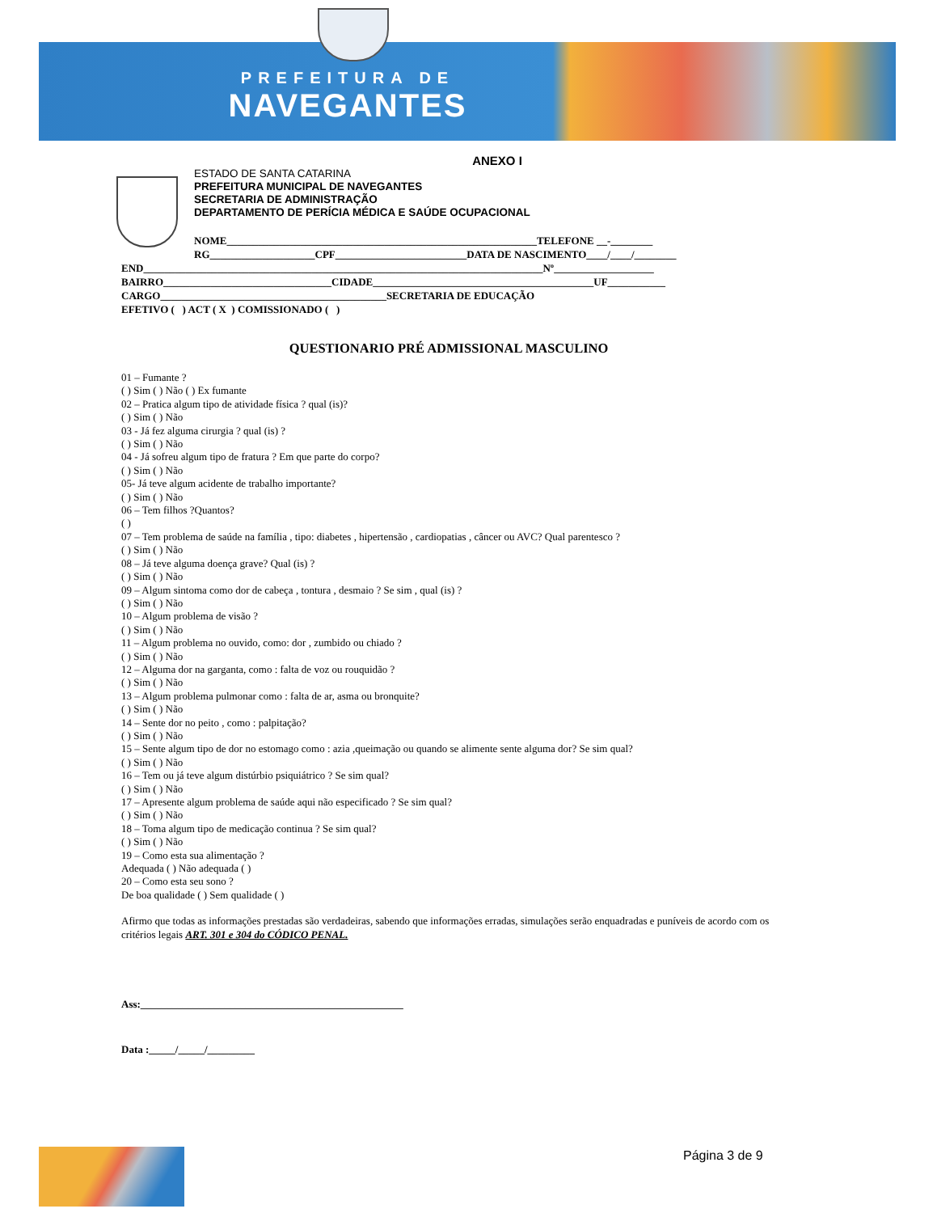PREFEITURA DE
NAVEGANTES
ANEXO I
ESTADO DE SANTA CATARINA
PREFEITURA MUNICIPAL DE NAVEGANTES
SECRETARIA DE ADMINISTRAÇÃO
DEPARTAMENTO DE PERÍCIA MÉDICA E SAÚDE OCUPACIONAL
NOME___________________________________________________________TELEFONE __-________ RG____________________CPF_________________________DATA DE NASCIMENTO____/____/________
END____________________________________________________________________________Nº___________________ BAIRRO________________________________CIDADE__________________________________________UF___________ CARGO___________________________________________SECRETARIA DE EDUCAÇÃO EFETIVO ( ) ACT ( X ) COMISSIONADO ( )
QUESTIONARIO PRÉ ADMISSIONAL MASCULINO
01 – Fumante ?
( ) Sim ( ) Não ( ) Ex fumante
02 – Pratica algum tipo de atividade física ? qual (is)?
( ) Sim ( ) Não
03 - Já fez alguma cirurgia ? qual (is) ?
( ) Sim ( ) Não
04 - Já sofreu algum tipo de fratura ? Em que parte do corpo?
( ) Sim ( ) Não
05- Já teve algum acidente de trabalho importante?
( ) Sim ( ) Não
06 – Tem filhos ?Quantos?
( )
07 – Tem problema de saúde na família , tipo: diabetes , hipertensão , cardiopatias , câncer ou AVC? Qual parentesco ?
( ) Sim ( ) Não
08 – Já teve alguma doença grave? Qual (is) ?
( ) Sim ( ) Não
09 – Algum sintoma como dor de cabeça , tontura , desmaio ? Se sim , qual (is) ?
( ) Sim ( ) Não
10 – Algum problema de visão ?
( ) Sim ( ) Não
11 – Algum problema no ouvido, como: dor , zumbido ou chiado ?
( ) Sim ( ) Não
12 – Alguma dor na garganta, como : falta de voz ou rouquidão ?
( ) Sim ( ) Não
13 – Algum problema pulmonar como : falta de ar, asma ou bronquite?
( ) Sim ( ) Não
14 – Sente dor no peito , como : palpitação?
( ) Sim ( ) Não
15 – Sente algum tipo de dor no estomago como : azia ,queimação ou quando se alimente sente alguma dor? Se sim qual?
( ) Sim ( ) Não
16 – Tem ou já teve algum distúrbio psiquiátrico ? Se sim qual?
( ) Sim ( ) Não
17 – Apresente algum problema de saúde aqui não especificado ? Se sim qual?
( ) Sim ( ) Não
18 – Toma algum tipo de medicação continua ? Se sim qual?
( ) Sim ( ) Não
19 – Como esta sua alimentação ?
Adequada ( ) Não adequada ( )
20 – Como esta seu sono ?
De boa qualidade ( ) Sem qualidade ( )
Afirmo que todas as informações prestadas são verdadeiras, sabendo que informações erradas, simulações serão enquadradas e puníveis de acordo com os critérios legais ART. 301 e 304 do CÓDICO PENAL.
Ass:__________________________________________________
Data :_____/_____/_________
Página 3 de 9